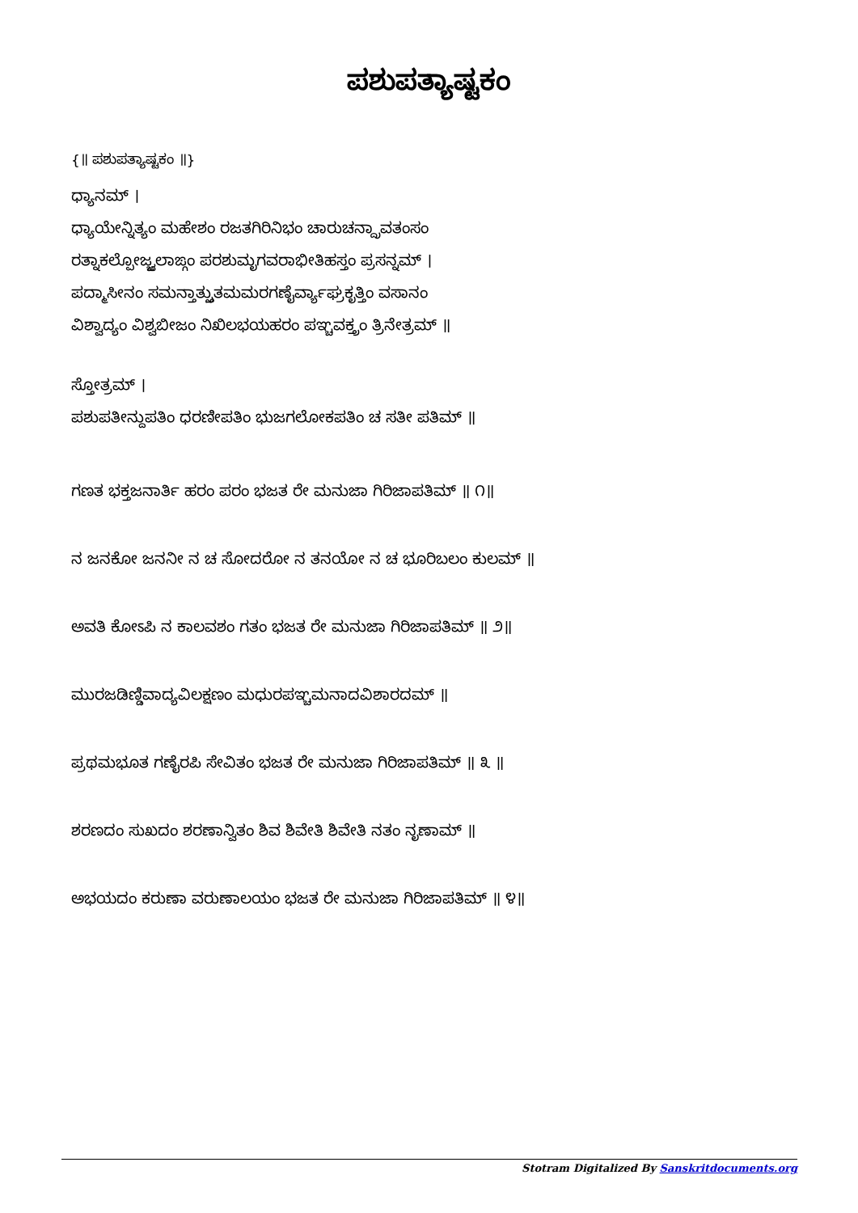ಪಶುಪತ್ಯಾಷ್ಟಕಂ
{॥ ಪಶುಪತ್ಯಾಷ್ಟಕಂ ॥}
ಧ್ಯಾನಮ್ ।
ಧ್ಯಾಯೇನ್ನಿತ್ಯಂ ಮಹೇಶಂ ರಜತಗಿರಿನಿಭಂ ಚಾರುಚನ್ದ್ರಾವತಂಸಂ
ರತ್ನಾಕಲ್ಪೋಜ್ಜ್ವಲಾಙ್ಗಂ ಪರಶುಮೃಗವರಾಭೀತಿಹಸ್ತಂ ಪ್ರಸನ್ನಮ್ ।
ಪದ್ಮಾಸೀನಂ ಸಮನ್ತಾತ್ಸ್ತುತಮಮರಗಣೈರ್ವ್ಯಾಘ್ರಕೃತ್ತಿಂ ವಸಾನಂ
ವಿಶ್ವಾದ್ಯಂ ವಿಶ್ವಬೀಜಂ ನಿಖಿಲಭಯಹರಂ ಪಞ್ಚವಕ್ತ್ರಂ ತ್ರಿನೇತ್ರಮ್ ॥
ಸ್ತೋತ್ರಮ್ ।
ಪಶುಪತೀನ್ದುಪತಿಂ ಧರಣೀಪತಿಂ ಭುಜಗಲೋಕಪತಿಂ ಚ ಸತೀ ಪತಿಮ್ ॥
ಗಣತ ಭಕ್ತಜನಾರ್ತಿ ಹರಂ ಪರಂ ಭಜತ ರೇ ಮನುಜಾ ಗಿರಿಜಾಪತಿಮ್ ॥ ೧॥
ನ ಜನಕೋ ಜನನೀ ನ ಚ ಸೋದರೋ ನ ತನಯೋ ನ ಚ ಭೂರಿಬಲಂ ಕುಲಮ್ ॥
ಅವತಿ ಕೋಽಪಿ ನ ಕಾಲವಶಂ ಗತಂ ಭಜತ ರೇ ಮನುಜಾ ಗಿರಿಜಾಪತಿಮ್ ॥ ೨॥
ಮುರಜಡಿಣ್ಡಿವಾದ್ಯವಿಲಕ್ಷಣಂ ಮಧುರಪಞ್ಚಮನಾದವಿಶಾರದಮ್ ॥
ಪ್ರಥಮಭೂತ ಗಣೈರಪಿ ಸೇವಿತಂ ಭಜತ ರೇ ಮನುಜಾ ಗಿರಿಜಾಪತಿಮ್ ॥ ೩ ॥
ಶರಣದಂ ಸುಖದಂ ಶರಣಾನ್ವಿತಂ ಶಿವ ಶಿವೇತಿ ಶಿವೇತಿ ನತಂ ನೃಣಾಮ್ ॥
ಅಭಯದಂ ಕರುಣಾ ವರುಣಾಲಯಂ ಭಜತ ರೇ ಮನುಜಾ ಗಿರಿಜಾಪತಿಮ್ ॥ ೪॥
Stotram Digitalized By Sanskritdocuments.org